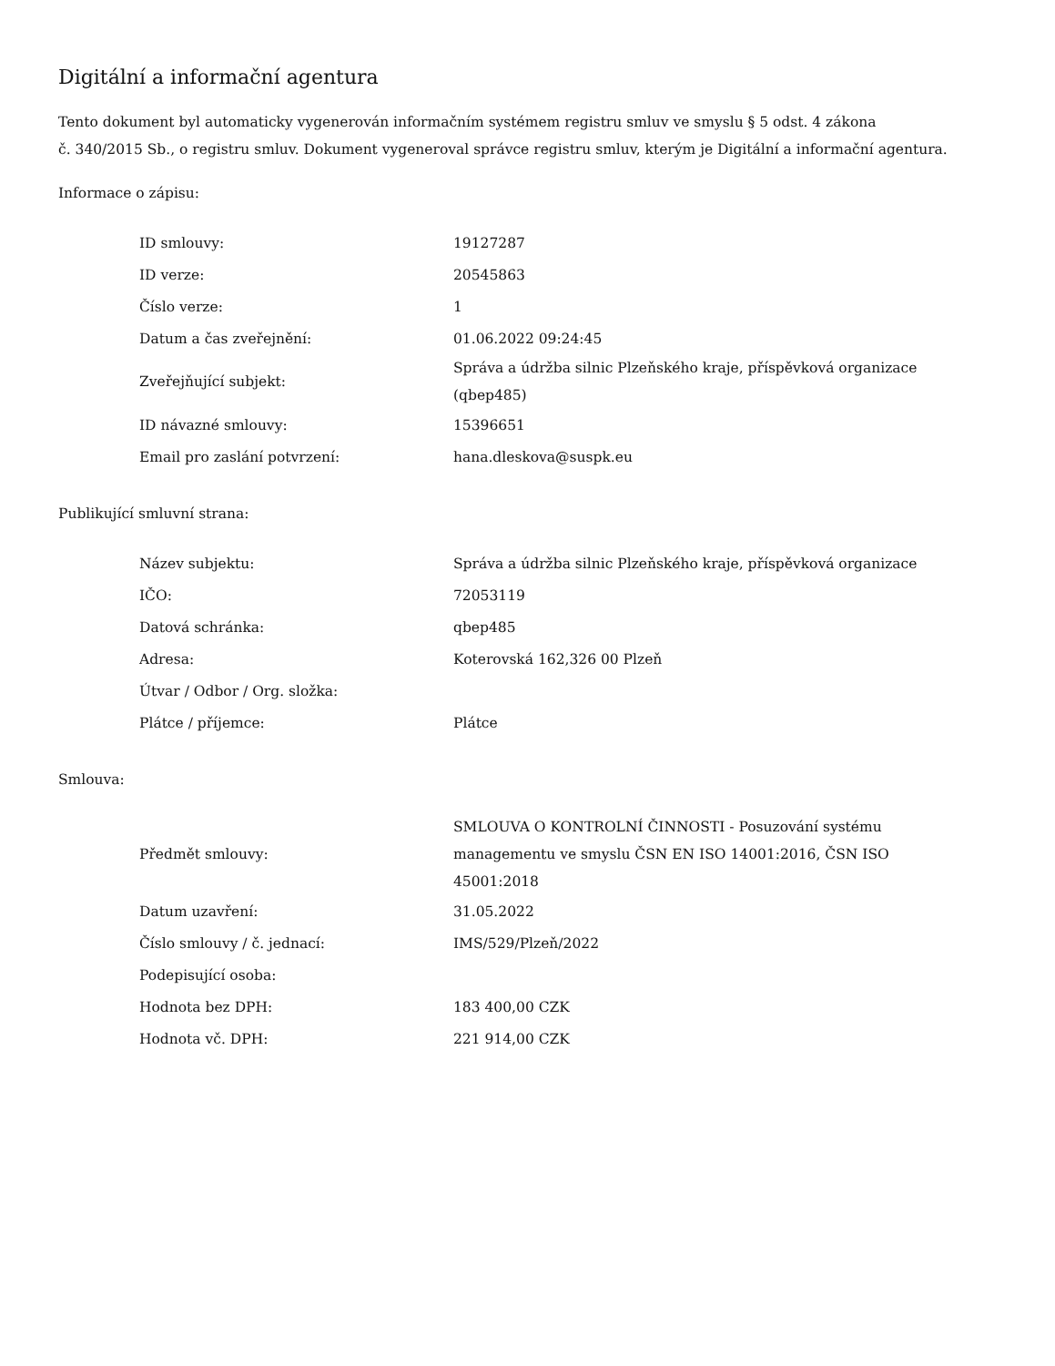Digitální a informační agentura
Tento dokument byl automaticky vygenerován informačním systémem registru smluv ve smyslu § 5 odst. 4 zákona
č. 340/2015 Sb., o registru smluv. Dokument vygeneroval správce registru smluv, kterým je Digitální a informační agentura.
Informace o zápisu:
| ID smlouvy: | 19127287 |
| ID verze: | 20545863 |
| Číslo verze: | 1 |
| Datum a čas zveřejnění: | 01.06.2022 09:24:45 |
| Zveřejňující subjekt: | Správa a údržba silnic Plzeňského kraje, příspěvková organizace (qbep485) |
| ID návazné smlouvy: | 15396651 |
| Email pro zaslání potvrzení: | hana.dleskova@suspk.eu |
Publikující smluvní strana:
| Název subjektu: | Správa a údržba silnic Plzeňského kraje, příspěvková organizace |
| IČO: | 72053119 |
| Datová schránka: | qbep485 |
| Adresa: | Koterovská 162,326 00 Plzeň |
| Útvar / Odbor / Org. složka: | |
| Plátce / příjemce: | Plátce |
Smlouva:
| Předmět smlouvy: | SMLOUVA O KONTROLNÍ ČINNOSTI - Posuzování systému managementu ve smyslu ČSN EN ISO 14001:2016, ČSN ISO 45001:2018 |
| Datum uzavření: | 31.05.2022 |
| Číslo smlouvy / č. jednací: | IMS/529/Plzeň/2022 |
| Podepisující osoba: | |
| Hodnota bez DPH: | 183 400,00 CZK |
| Hodnota vč. DPH: | 221 914,00 CZK |